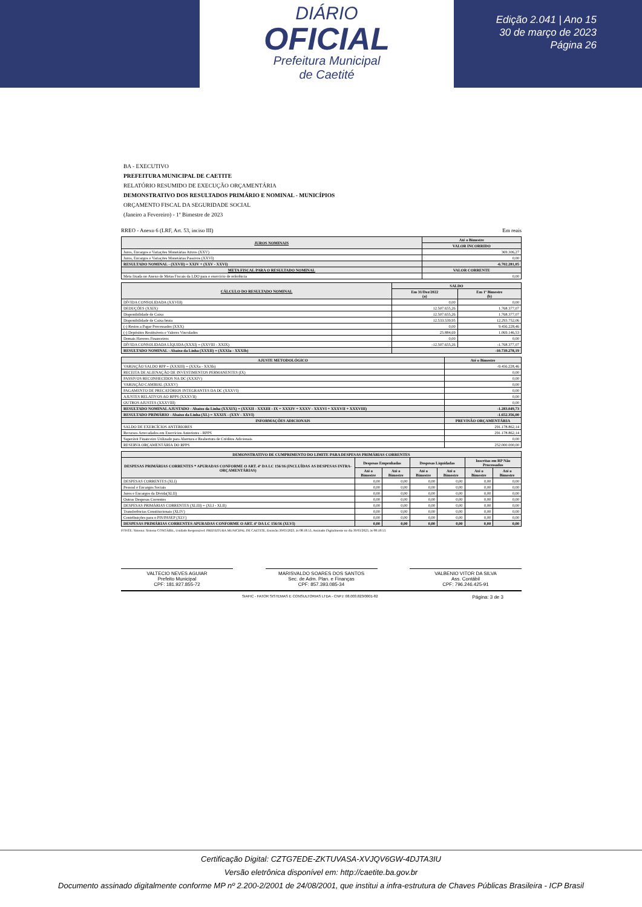DIÁRIO
OFICIAL
Prefeitura Municipal
de Caetité
Edição 2.041 | Ano 15
30 de março de 2023
Página 26
BA - EXECUTIVO
PREFEITURA MUNICIPAL DE CAETITE
RELATÓRIO RESUMIDO DE EXECUÇÃO ORÇAMENTÁRIA
DEMONSTRATIVO DOS RESULTADOS PRIMÁRIO E NOMINAL - MUNICÍPIOS
ORÇAMENTO FISCAL DA SEGURIDADE SOCIAL
(Janeiro a Fevereiro) - 1º Bimestre de 2023
RREO - Anexo 6 (LRF, Art. 53, inciso III) Em reais
| JUROS NOMINAIS | Até o Bimestre |
| --- | --- |
| | VALOR INCORRIDO |
| Juros, Encargos e Variações Monetárias Ativos (XXV) | 369.306,27 |
| Juros, Encargos e Variações Monetárias Passivos (XXVI) | 0,00 |
| RESULTADO NOMINAL - (XXVII) = XXIV + (XXV - XXVI) | -6.702.281,05 |
| META FISCAL PARA O RESULTADO NOMINAL | VALOR CORRENTE |
| Meta fixada no Anexo de Metas Fiscais da LDO para o exercício de referência | 0,00 |
| CÁLCULO DO RESULTADO NOMINAL | SALDO | |
| --- | --- | --- |
| | Em 31/Dez/2022 (a) | Em 1º Bimestre (b) |
| DÍVIDA CONSOLIDADA (XXVIII) | 0,00 | 0,00 |
| DEDUÇÕES (XXIX) | 12.507.655,26 | 1.768.377,07 |
| Disponibilidade de Caixa | 12.507.655,26 | 1.768.377,07 |
| Disponibilidade de Caixa bruta | 12.533.539,95 | 12.293.752,06 |
| (-) Restos a Pagar Processados (XXX) | 0,00 | 9.456.228,46 |
| (-) Depósitos Restituíveis e Valores Vinculados | 25.884,69 | 1.069.146,53 |
| Demais Haveres Financeiros | 0,00 | 0,00 |
| DÍVIDA CONSOLIDADA LÍQUIDA (XXXI) = (XXVIII - XXIX) | -12.507.655,26 | -1.768.377,07 |
| RESULTADO NOMINAL - Abaixo da Linha (XXXII) = (XXXIa - XXXIb) | -10.739.278,19 | |
| AJUSTE METODOLÓGICO | Até o Bimestre |
| --- | --- |
| VARIAÇÃO SALDO RPP = (XXXIII) = (XXXa - XXXb) | -9.456.228,46 |
| RECEITA DE ALIENAÇÃO DE INVESTIMENTOS PERMANENTES (IX) | 0,00 |
| PASSIVOS RECONHECIDOS NA DC (XXXIV) | 0,00 |
| VARIAÇÃO CAMBIAL (XXXV) | 0,00 |
| PAGAMENTO DE PRECATÓRIOS INTEGRANTES DA DC (XXXVI) | 0,00 |
| AJUSTES RELATIVOS AO RPPS (XXXVII) | 0,00 |
| OUTROS AJUSTES (XXXVIII) | 0,00 |
| RESULTADO NOMINAL AJUSTADO - Abaixo da Linha (XXXIX) = (XXXII - XXXIII - IX + XXXIV + XXXV - XXXVI + XXXVII + XXXVIII) | -1.283.049,73 |
| RESULTADO PRIMÁRIO - Abaixo da Linha (XL) = XXXIX - (XXV - XXVI) | -1.652.356,00 |
| INFORMAÇÕES ADICIONAIS | PREVISÃO ORÇAMENTÁRIA |
| SALDO DE EXERCÍCIOS ANTERIORES | 291.178.862,14 |
| Recursos Arrecadados em Exercícios Anteriores - RPPS | 291.178.862,14 |
| Superávit Financeiro Utilizado para Abertura e Reabertura de Créditos Adicionais | 0,00 |
| RESERVA ORÇAMENTÁRIA DO RPPS | 252.000.000,00 |
| DEMONSTRATIVO DE CUMPRIMENTO DO LIMITE PARA DESPESAS PRIMÁRIAS CORRENTES | | | | | | |
| --- | --- | --- | --- | --- | --- | --- |
| DESPESAS PRIMÁRIAS CORRENTES * APURADAS CONFORME O ART. 4º DA LC 156/16 (INCLUÍDAS AS DESPESAS INTRA-ORÇAMENTÁRIAS) | Despesas Empenhadas | | Despesas Liquidadas | | Inscritas em RP Não Processados | |
| | Até o Bimestre | Até o Bimestre | Até o Bimestre | Até o Bimestre | Até o Bimestre | Até o Bimestre |
| DESPESAS CORRENTES (XLI) | 0,00 | 0,00 | 0,00 | 0,00 | 0,00 | 0,00 |
| Pessoal e Encargos Sociais | 0,00 | 0,00 | 0,00 | 0,00 | 0,00 | 0,00 |
| Juros e Encargos da Dívida(XLII) | 0,00 | 0,00 | 0,00 | 0,00 | 0,00 | 0,00 |
| Outras Despesas Correntes | 0,00 | 0,00 | 0,00 | 0,00 | 0,00 | 0,00 |
| DESPESAS PRIMÁRIAS CORRENTES (XLIII) = (XLI - XLII) | 0,00 | 0,00 | 0,00 | 0,00 | 0,00 | 0,00 |
| Transferências Constitucionais (XLIV) | 0,00 | 0,00 | 0,00 | 0,00 | 0,00 | 0,00 |
| Contribuições para o PIS/PASEP (XLV) | 0,00 | 0,00 | 0,00 | 0,00 | 0,00 | 0,00 |
| DESPESAS PRIMÁRIAS CORRENTES APURADAS CONFORME O ART. 4º DA LC 156/16 (XLVI) | 0,00 | 0,00 | 0,00 | 0,00 | 0,00 | 0,00 |
FONTE: Sistema: Sistema CONTÁBIL, Unidade Responsável: PREFEITURA MUNICIPAL DE CAETITE, Emissão:30/03/2023, às 08:18:53, Assinado Digitalmente no dia 30/03/2023, às 08:18:53.
VALTECIO NEVES AGUIAR
Prefeito Municipal
CPF: 181.927.855-72
MARISVALDO SOARES DOS SANTOS
Sec. de Adm. Plan. e Finanças
CPF: 857.393.085-34
VALBENIO VITOR DA SILVA
Ass. Contábil
CPF: 796.246.425-91
SIAFIC - FATOR SISTEMAS E CONSULTORIAS LTDA - CNPJ: 08.003.823/0001-82 Página: 3 de 3
Certificação Digital: CZTG7EDE-ZKTUVASA-XVJQV6GW-4DJTA3IU
Versão eletrônica disponível em: http://caetite.ba.gov.br
Documento assinado digitalmente conforme MP nº 2.200-2/2001 de 24/08/2001, que institui a infra-estrutura de Chaves Públicas Brasileira - ICP Brasil